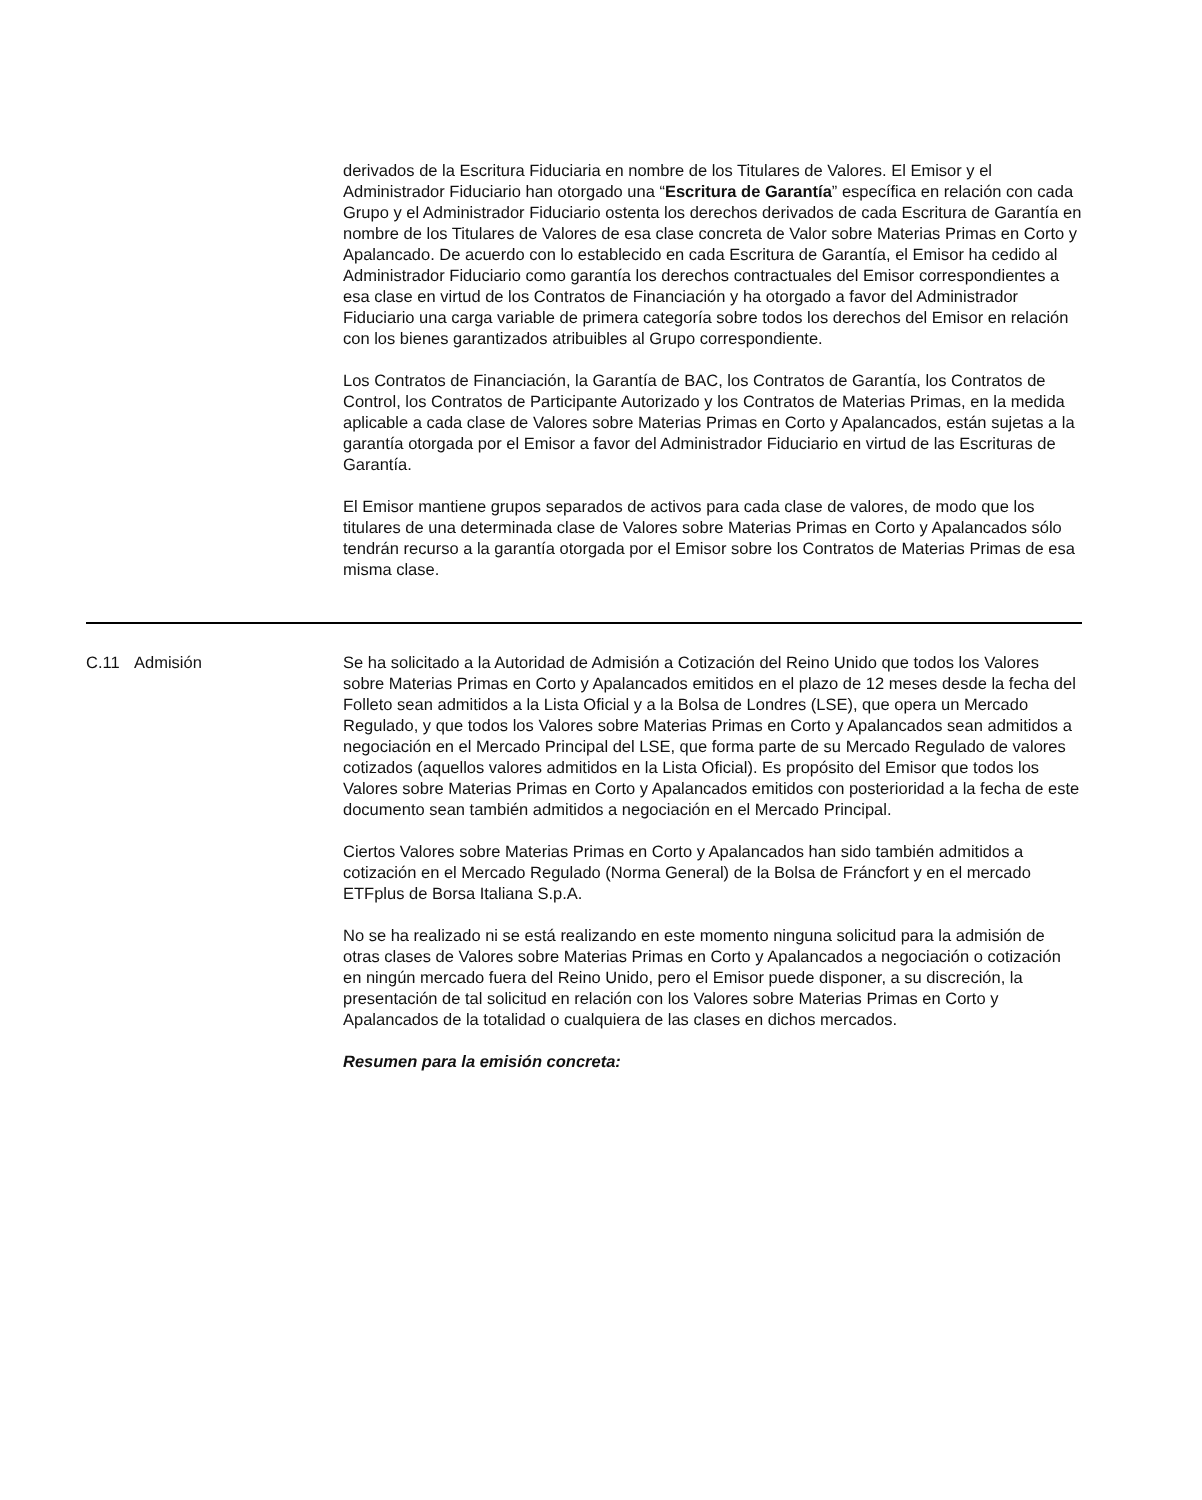derivados de la Escritura Fiduciaria en nombre de los Titulares de Valores. El Emisor y el Administrador Fiduciario han otorgado una “Escritura de Garantía” específica en relación con cada Grupo y el Administrador Fiduciario ostenta los derechos derivados de cada Escritura de Garantía en nombre de los Titulares de Valores de esa clase concreta de Valor sobre Materias Primas en Corto y Apalancado. De acuerdo con lo establecido en cada Escritura de Garantía, el Emisor ha cedido al Administrador Fiduciario como garantía los derechos contractuales del Emisor correspondientes a esa clase en virtud de los Contratos de Financiación y ha otorgado a favor del Administrador Fiduciario una carga variable de primera categoría sobre todos los derechos del Emisor en relación con los bienes garantizados atribuibles al Grupo correspondiente.
Los Contratos de Financiación, la Garantía de BAC, los Contratos de Garantía, los Contratos de Control, los Contratos de Participante Autorizado y los Contratos de Materias Primas, en la medida aplicable a cada clase de Valores sobre Materias Primas en Corto y Apalancados, están sujetas a la garantía otorgada por el Emisor a favor del Administrador Fiduciario en virtud de las Escrituras de Garantía.
El Emisor mantiene grupos separados de activos para cada clase de valores, de modo que los titulares de una determinada clase de Valores sobre Materias Primas en Corto y Apalancados sólo tendrán recurso a la garantía otorgada por el Emisor sobre los Contratos de Materias Primas de esa misma clase.
C.11 Admisión Se ha solicitado a la Autoridad de Admisión a Cotización del Reino Unido que todos los Valores sobre Materias Primas en Corto y Apalancados emitidos en el plazo de 12 meses desde la fecha del Folleto sean admitidos a la Lista Oficial y a la Bolsa de Londres (LSE), que opera un Mercado Regulado, y que todos los Valores sobre Materias Primas en Corto y Apalancados sean admitidos a negociación en el Mercado Principal del LSE, que forma parte de su Mercado Regulado de valores cotizados (aquellos valores admitidos en la Lista Oficial). Es propósito del Emisor que todos los Valores sobre Materias Primas en Corto y Apalancados emitidos con posterioridad a la fecha de este documento sean también admitidos a negociación en el Mercado Principal.
Ciertos Valores sobre Materias Primas en Corto y Apalancados han sido también admitidos a cotización en el Mercado Regulado (Norma General) de la Bolsa de Fráncfort y en el mercado ETFplus de Borsa Italiana S.p.A.
No se ha realizado ni se está realizando en este momento ninguna solicitud para la admisión de otras clases de Valores sobre Materias Primas en Corto y Apalancados a negociación o cotización en ningún mercado fuera del Reino Unido, pero el Emisor puede disponer, a su discreción, la presentación de tal solicitud en relación con los Valores sobre Materias Primas en Corto y Apalancados de la totalidad o cualquiera de las clases en dichos mercados.
Resumen para la emisión concreta: